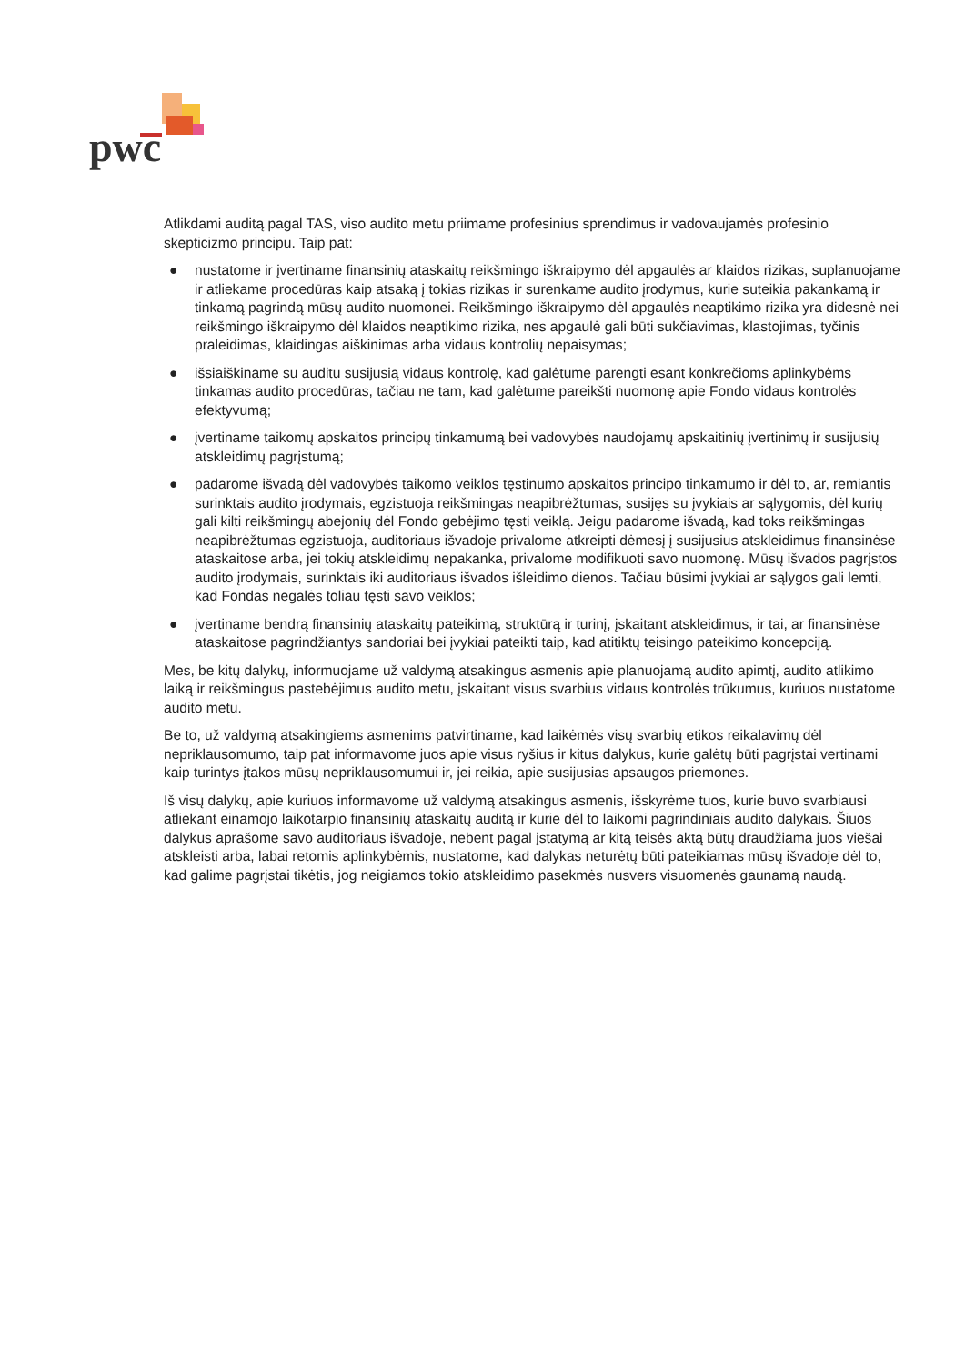pwc
Atlikdami auditą pagal TAS, viso audito metu priimame profesinius sprendimus ir vadovaujamės profesinio skepticizmo principu. Taip pat:
● nustatome ir įvertiname finansinių ataskaitų reikšmingo iškraipymo dėl apgaulės ar klaidos rizikas, suplanuojame ir atliekame procedūras kaip atsaką į tokias rizikas ir surenkame audito įrodymus, kurie suteikia pakankamą ir tinkamą pagrindą mūsų audito nuomonei. Reikšmingo iškraipymo dėl apgaulės neaptikimo rizika yra didesnė nei reikšmingo iškraipymo dėl klaidos neaptikimo rizika, nes apgaulė gali būti sukčiavimas, klastojimas, tyčinis praleidimas, klaidingas aiškinimas arba vidaus kontrolių nepaisymas;
● išsiaiškiname su auditu susijusią vidaus kontrolę, kad galėtume parengti esant konkrečioms aplinkybėms tinkamas audito procedūras, tačiau ne tam, kad galėtume pareikšti nuomonę apie Fondo vidaus kontrolės efektyvumą;
● įvertiname taikomų apskaitos principų tinkamumą bei vadovybės naudojamų apskaitinių įvertinimų ir susijusių atskleidimų pagrįstumą;
● padarome išvadą dėl vadovybės taikomo veiklos tęstinumo apskaitos principo tinkamumo ir dėl to, ar, remiantis surinktais audito įrodymais, egzistuoja reikšmingas neapibrėžtumas, susijęs su įvykiais ar sąlygomis, dėl kurių gali kilti reikšmingų abejonių dėl Fondo gebėjimo tęsti veiklą. Jeigu padarome išvadą, kad toks reikšmingas neapibrėžtumas egzistuoja, auditoriaus išvadoje privalome atkreipti dėmesį į susijusius atskleidimus finansinėse ataskaitose arba, jei tokių atskleidimų nepakanka, privalome modifikuoti savo nuomonę. Mūsų išvados pagrįstos audito įrodymais, surinktais iki auditoriaus išvados išleidimo dienos. Tačiau būsimi įvykiai ar sąlygos gali lemti, kad Fondas negalės toliau tęsti savo veiklos;
● įvertiname bendrą finansinių ataskaitų pateikimą, struktūrą ir turinį, įskaitant atskleidimus, ir tai, ar finansinėse ataskaitose pagrindžiantys sandoriai bei įvykiai pateikti taip, kad atitiktų teisingo pateikimo koncepciją.
Mes, be kitų dalykų, informuojame už valdymą atsakingus asmenis apie planuojamą audito apimtį, audito atlikimo laiką ir reikšmingus pastebėjimus audito metu, įskaitant visus svarbius vidaus kontrolės trūkumus, kuriuos nustatome audito metu.
Be to, už valdymą atsakingiems asmenims patvirtiname, kad laikėmės visų svarbių etikos reikalavimų dėl nepriklausomumo, taip pat informavome juos apie visus ryšius ir kitus dalykus, kurie galėtų būti pagrįstai vertinami kaip turintys įtakos mūsų nepriklausomumui ir, jei reikia, apie susijusias apsaugos priemones.
Iš visų dalykų, apie kuriuos informavome už valdymą atsakingus asmenis, išskyrėme tuos, kurie buvo svarbiausi atliekant einamojo laikotarpio finansinių ataskaitų auditą ir kurie dėl to laikomi pagrindiniais audito dalykais. Šiuos dalykus aprašome savo auditoriaus išvadoje, nebent pagal įstatymą ar kitą teisės aktą būtų draudžiama juos viešai atskleisti arba, labai retomis aplinkybėmis, nustatome, kad dalykas neturėtų būti pateikiamas mūsų išvadoje dėl to, kad galime pagrįstai tikėtis, jog neigiamos tokio atskleidimo pasekmės nusvers visuomenės gaunamą naudą.